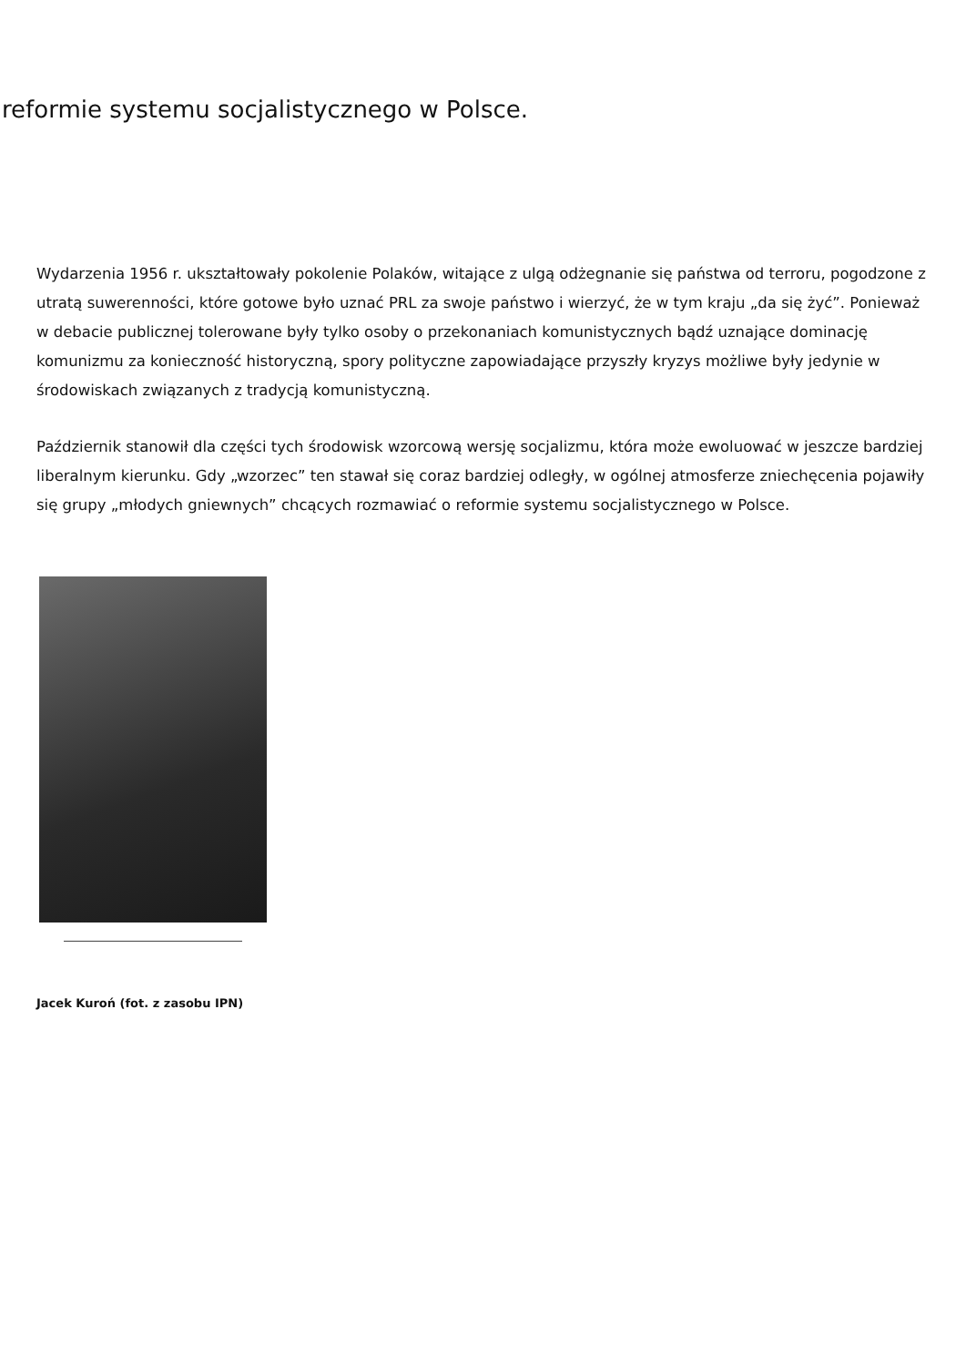reformie systemu socjalistycznego w Polsce.
Wydarzenia 1956 r. ukształtowały pokolenie Polaków, witające z ulgą odżegnanie się państwa od terroru, pogodzone z utratą suwerenności, które gotowe było uznać PRL za swoje państwo i wierzyć, że w tym kraju „da się żyć”. Ponieważ w debacie publicznej tolerowane były tylko osoby o przekonaniach komunistycznych bądź uznające dominację komunizmu za konieczność historyczną, spory polityczne zapowiadające przyszły kryzys możliwe były jedynie w środowiskach związanych z tradycją komunistyczną.
Październik stanowił dla części tych środowisk wzorcową wersję socjalizmu, która może ewoluować w jeszcze bardziej liberalnym kierunku. Gdy „wzorzec” ten stawał się coraz bardziej odległy, w ogólnej atmosferze zniechęcenia pojawiły się grupy „młodych gniewnych” chcących rozmawiać o reformie systemu socjalistycznego w Polsce.
Jacek Kuroń (fot. z zasobu IPN)